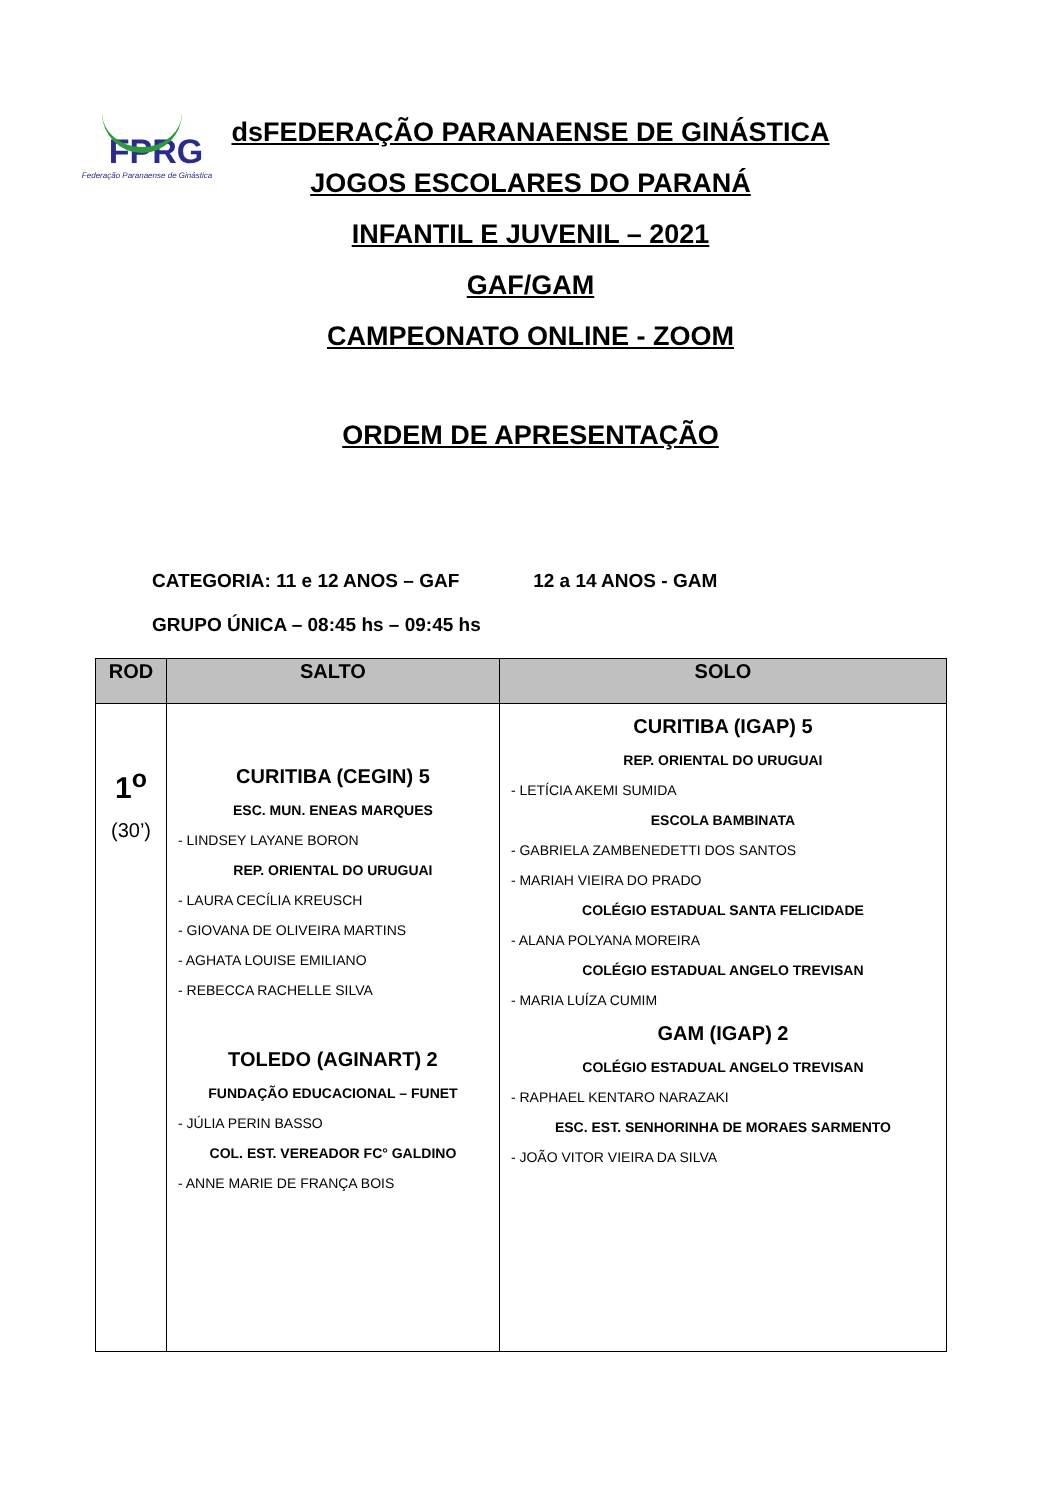FPRG
Federação Paranaense de Ginástica
dsFEDERAÇÃO PARANAENSE DE GINÁSTICA
JOGOS ESCOLARES DO PARANÁ
INFANTIL E JUVENIL – 2021
GAF/GAM
CAMPEONATO ONLINE - ZOOM
ORDEM DE APRESENTAÇÃO
CATEGORIA: 11 e 12 ANOS – GAF 12 a 14 ANOS - GAM
GRUPO ÚNICA – 08:45 hs – 09:45 hs
| ROD | SALTO | SOLO |
| --- | --- | --- |
| 1<sup>o</sup> (30’) | CURITIBA (CEGIN) 5 ESC. MUN. ENEAS MARQUES - LINDSEY LAYANE BORON REP. ORIENTAL DO URUGUAI - LAURA CECÍLIA KREUSCH - GIOVANA DE OLIVEIRA MARTINS - AGHATA LOUISE EMILIANO - REBECCA RACHELLE SILVA TOLEDO (AGINART) 2 FUNDAÇÃO EDUCACIONAL – FUNET - JÚLIA PERIN BASSO COL. EST. VEREADOR FC° GALDINO - ANNE MARIE DE FRANÇA BOIS | CURITIBA (IGAP) 5 REP. ORIENTAL DO URUGUAI - LETÍCIA AKEMI SUMIDA ESCOLA BAMBINATA - GABRIELA ZAMBENEDETTI DOS SANTOS - MARIAH VIEIRA DO PRADO COLÉGIO ESTADUAL SANTA FELICIDADE - ALANA POLYANA MOREIRA COLÉGIO ESTADUAL ANGELO TREVISAN - MARIA LUÍZA CUMIM GAM (IGAP) 2 COLÉGIO ESTADUAL ANGELO TREVISAN - RAPHAEL KENTARO NARAZAKI ESC. EST. SENHORINHA DE MORAES SARMENTO - JOÃO VITOR VIEIRA DA SILVA |